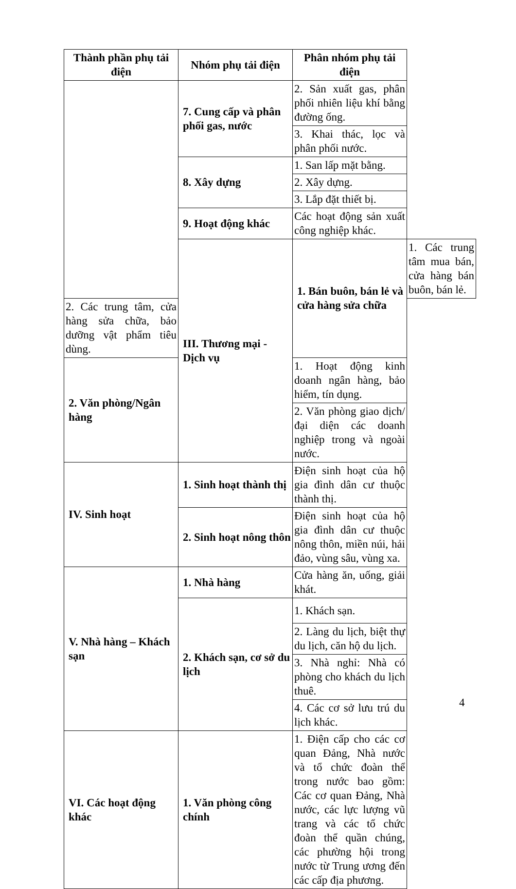| Thành phần phụ tải điện | Nhóm phụ tải điện | Phân nhóm phụ tải điện | |
| --- | --- | --- | --- |
| | 7. Cung cấp và phân phối gas, nước | 2. Sản xuất gas, phân phối nhiên liệu khí bằng đường ống. | |
| | | 3. Khai thác, lọc và phân phối nước. | |
| | 8. Xây dựng | 1. San lấp mặt bằng. | |
| | | 2. Xây dựng. | |
| | | 3. Lắp đặt thiết bị. | |
| | 9. Hoạt động khác | Các hoạt động sản xuất công nghiệp khác. | |
| | III. Thương mại - Dịch vụ | 1. Bán buôn, bán lẻ và cửa hàng sửa chữa | 1. Các trung tâm mua bán, cửa hàng bán buôn, bán lẻ. |
| 2. Các trung tâm, cửa hàng sửa chữa, bảo dưỡng vật phẩm tiêu dùng. | | | |
| 2. Văn phòng/Ngân hàng | | 1. Hoạt động kinh doanh ngân hàng, bảo hiểm, tín dụng. | |
| | | 2. Văn phòng giao dịch/đại diện các doanh nghiệp trong và ngoài nước. | |
| IV. Sinh hoạt | 1. Sinh hoạt thành thị | Điện sinh hoạt của hộ gia đình dân cư thuộc thành thị. | |
| | 2. Sinh hoạt nông thôn | Điện sinh hoạt của hộ gia đình dân cư thuộc nông thôn, miền núi, hải đảo, vùng sâu, vùng xa. | |
| V. Nhà hàng – Khách sạn | 1. Nhà hàng | Cửa hàng ăn, uống, giải khát. | |
| | 2. Khách sạn, cơ sở du lịch | 1. Khách sạn. | |
| | | 2. Làng du lịch, biệt thự du lịch, căn hộ du lịch. | |
| | | 3. Nhà nghỉ: Nhà có phòng cho khách du lịch thuê. | |
| | | 4. Các cơ sở lưu trú du lịch khác. | |
| VI. Các hoạt động khác | 1. Văn phòng công chính | 1. Điện cấp cho các cơ quan Đảng, Nhà nước và tổ chức đoàn thể trong nước bao gồm: Các cơ quan Đảng, Nhà nước, các lực lượng vũ trang và các tổ chức đoàn thể quần chúng, các phường hội trong nước từ Trung ương đến các cấp địa phương. | |
4